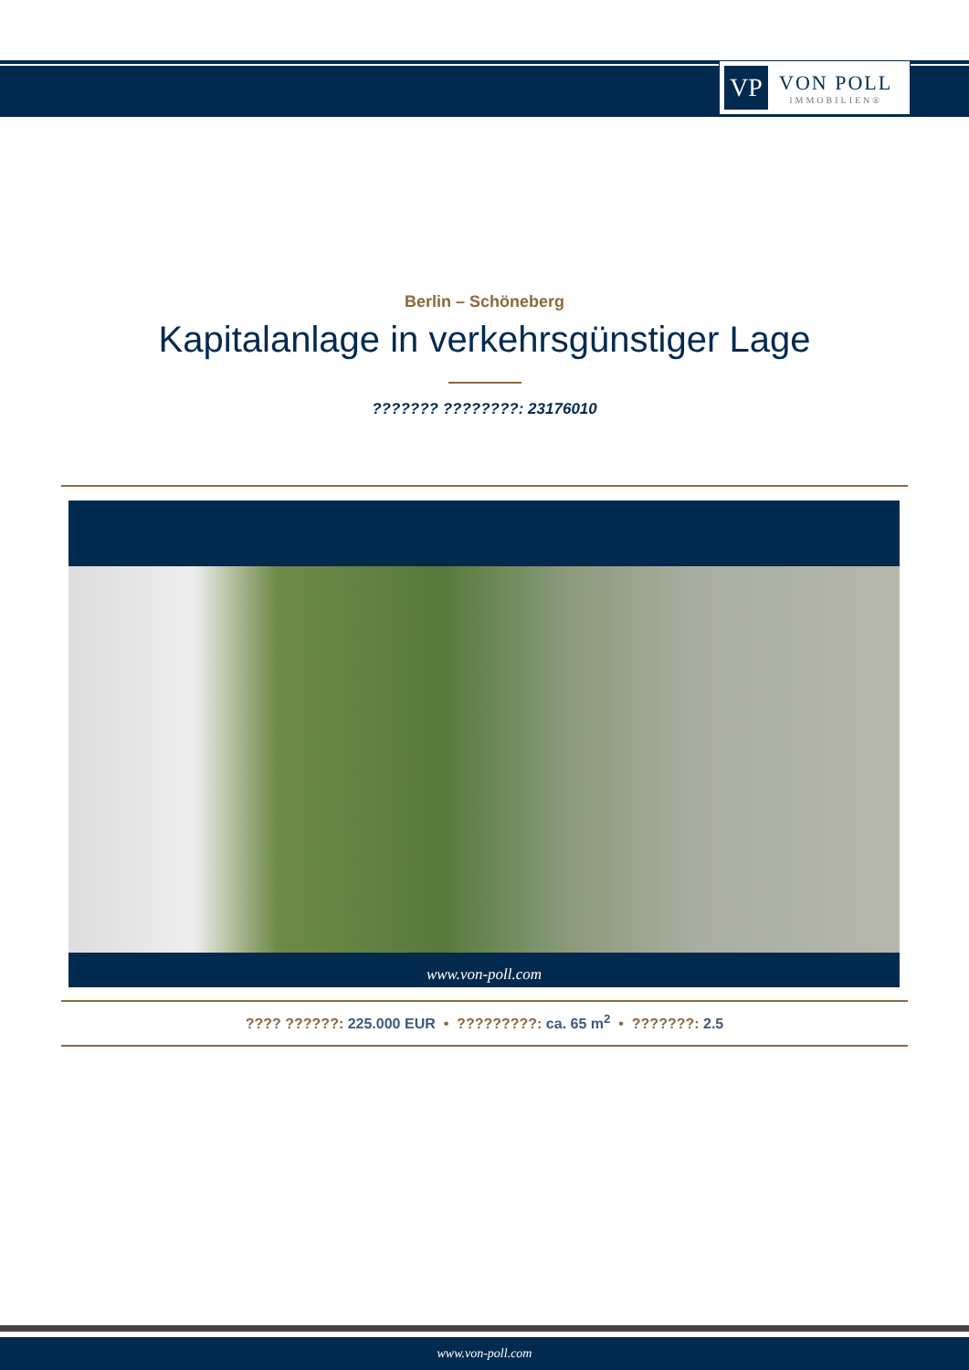VP
VON POLL
IMMOBILIEN®
Berlin – Schöneberg
Kapitalanlage in verkehrsgünstiger Lage
??????? ????????: 23176010
www.von-poll.com
???? ??????: 225.000 EUR • ?????????: ca. 65 m<sup>2</sup> • ???????: 2.5
www.von-poll.com